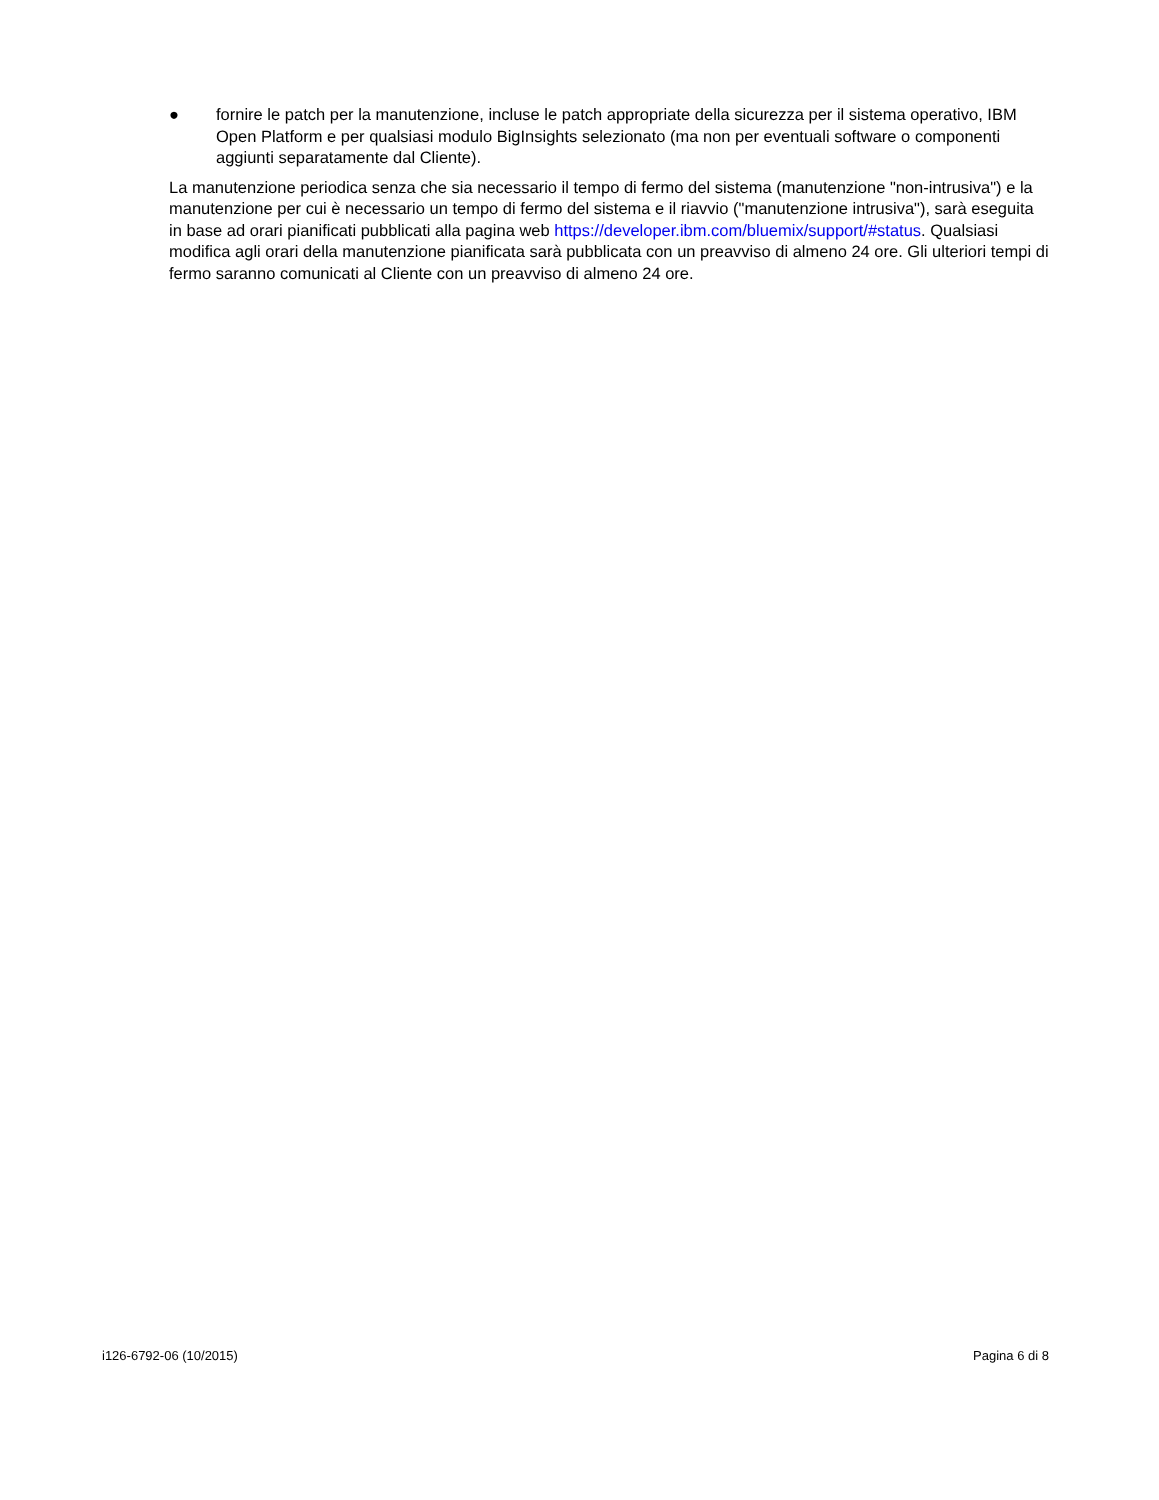● fornire le patch per la manutenzione, incluse le patch appropriate della sicurezza per il sistema operativo, IBM Open Platform e per qualsiasi modulo BigInsights selezionato (ma non per eventuali software o componenti aggiunti separatamente dal Cliente).
La manutenzione periodica senza che sia necessario il tempo di fermo del sistema (manutenzione "non-intrusiva") e la manutenzione per cui è necessario un tempo di fermo del sistema e il riavvio ("manutenzione intrusiva"), sarà eseguita in base ad orari pianificati pubblicati alla pagina web https://developer.ibm.com/bluemix/support/#status. Qualsiasi modifica agli orari della manutenzione pianificata sarà pubblicata con un preavviso di almeno 24 ore. Gli ulteriori tempi di fermo saranno comunicati al Cliente con un preavviso di almeno 24 ore.
i126-6792-06 (10/2015) Pagina 6 di 8